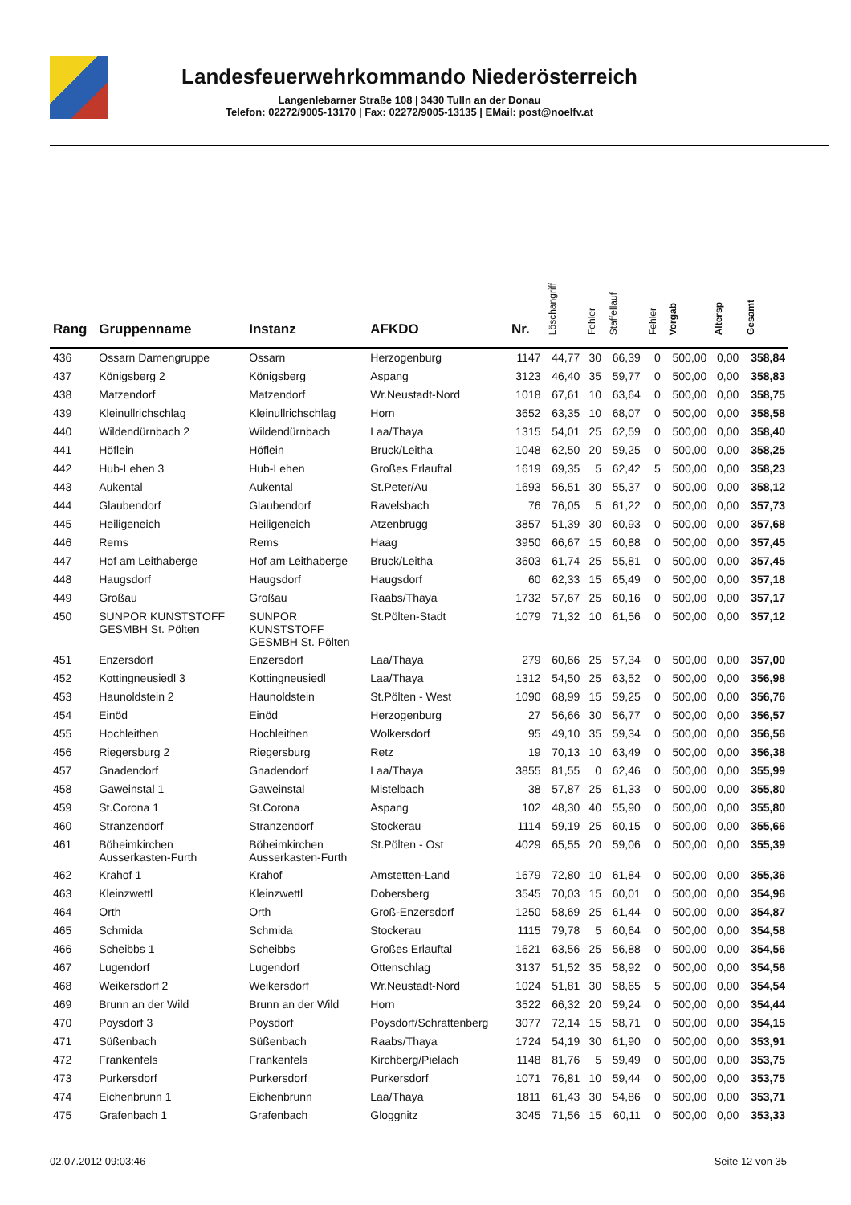Landesfeuerwehrkommando Niederösterreich
Langenlebarner Straße 108 | 3430 Tulln an der Donau
Telefon: 02272/9005-13170 | Fax: 02272/9005-13135 | EMail: post@noelfv.at
| Rang | Gruppenname | Instanz | AFKDO | Nr. | Löschangriff | Fehler | Staffellauf | Fehler | Vorgab | Altersp | Gesamt |
| --- | --- | --- | --- | --- | --- | --- | --- | --- | --- | --- | --- |
| 436 | Ossarn Damengruppe | Ossarn | Herzogenburg | 1147 | 44,77 | 30 | 66,39 | 0 | 500,00 | 0,00 | 358,84 |
| 437 | Königsberg 2 | Königsberg | Aspang | 3123 | 46,40 | 35 | 59,77 | 0 | 500,00 | 0,00 | 358,83 |
| 438 | Matzendorf | Matzendorf | Wr.Neustadt-Nord | 1018 | 67,61 | 10 | 63,64 | 0 | 500,00 | 0,00 | 358,75 |
| 439 | Kleinullrichschlag | Kleinullrichschlag | Horn | 3652 | 63,35 | 10 | 68,07 | 0 | 500,00 | 0,00 | 358,58 |
| 440 | Wildendürnbach 2 | Wildendürnbach | Laa/Thaya | 1315 | 54,01 | 25 | 62,59 | 0 | 500,00 | 0,00 | 358,40 |
| 441 | Höflein | Höflein | Bruck/Leitha | 1048 | 62,50 | 20 | 59,25 | 0 | 500,00 | 0,00 | 358,25 |
| 442 | Hub-Lehen 3 | Hub-Lehen | Großes Erlauftal | 1619 | 69,35 | 5 | 62,42 | 5 | 500,00 | 0,00 | 358,23 |
| 443 | Aukental | Aukental | St.Peter/Au | 1693 | 56,51 | 30 | 55,37 | 0 | 500,00 | 0,00 | 358,12 |
| 444 | Glaubendorf | Glaubendorf | Ravelsbach | 76 | 76,05 | 5 | 61,22 | 0 | 500,00 | 0,00 | 357,73 |
| 445 | Heiligeneich | Heiligeneich | Atzenbrugg | 3857 | 51,39 | 30 | 60,93 | 0 | 500,00 | 0,00 | 357,68 |
| 446 | Rems | Rems | Haag | 3950 | 66,67 | 15 | 60,88 | 0 | 500,00 | 0,00 | 357,45 |
| 447 | Hof am Leithaberge | Hof am Leithaberge | Bruck/Leitha | 3603 | 61,74 | 25 | 55,81 | 0 | 500,00 | 0,00 | 357,45 |
| 448 | Haugsdorf | Haugsdorf | Haugsdorf | 60 | 62,33 | 15 | 65,49 | 0 | 500,00 | 0,00 | 357,18 |
| 449 | Großau | Großau | Raabs/Thaya | 1732 | 57,67 | 25 | 60,16 | 0 | 500,00 | 0,00 | 357,17 |
| 450 | SUNPOR KUNSTSTOFF GESMBH St. Pölten | SUNPOR KUNSTSTOFF GESMBH St. Pölten | St.Pölten-Stadt | 1079 | 71,32 | 10 | 61,56 | 0 | 500,00 | 0,00 | 357,12 |
| 451 | Enzersdorf | Enzersdorf | Laa/Thaya | 279 | 60,66 | 25 | 57,34 | 0 | 500,00 | 0,00 | 357,00 |
| 452 | Kottingneusiedl 3 | Kottingneusiedl | Laa/Thaya | 1312 | 54,50 | 25 | 63,52 | 0 | 500,00 | 0,00 | 356,98 |
| 453 | Haunoldstein 2 | Haunoldstein | St.Pölten - West | 1090 | 68,99 | 15 | 59,25 | 0 | 500,00 | 0,00 | 356,76 |
| 454 | Einöd | Einöd | Herzogenburg | 27 | 56,66 | 30 | 56,77 | 0 | 500,00 | 0,00 | 356,57 |
| 455 | Hochleithen | Hochleithen | Wolkersdorf | 95 | 49,10 | 35 | 59,34 | 0 | 500,00 | 0,00 | 356,56 |
| 456 | Riegersburg 2 | Riegersburg | Retz | 19 | 70,13 | 10 | 63,49 | 0 | 500,00 | 0,00 | 356,38 |
| 457 | Gnadendorf | Gnadendorf | Laa/Thaya | 3855 | 81,55 | 0 | 62,46 | 0 | 500,00 | 0,00 | 355,99 |
| 458 | Gaweinstal 1 | Gaweinstal | Mistelbach | 38 | 57,87 | 25 | 61,33 | 0 | 500,00 | 0,00 | 355,80 |
| 459 | St.Corona 1 | St.Corona | Aspang | 102 | 48,30 | 40 | 55,90 | 0 | 500,00 | 0,00 | 355,80 |
| 460 | Stranzendorf | Stranzendorf | Stockerau | 1114 | 59,19 | 25 | 60,15 | 0 | 500,00 | 0,00 | 355,66 |
| 461 | Böheimkirchen Ausserkasten-Furth | Böheimkirchen Ausserkasten-Furth | St.Pölten - Ost | 4029 | 65,55 | 20 | 59,06 | 0 | 500,00 | 0,00 | 355,39 |
| 462 | Krahof 1 | Krahof | Amstetten-Land | 1679 | 72,80 | 10 | 61,84 | 0 | 500,00 | 0,00 | 355,36 |
| 463 | Kleinzwettl | Kleinzwettl | Dobersberg | 3545 | 70,03 | 15 | 60,01 | 0 | 500,00 | 0,00 | 354,96 |
| 464 | Orth | Orth | Groß-Enzersdorf | 1250 | 58,69 | 25 | 61,44 | 0 | 500,00 | 0,00 | 354,87 |
| 465 | Schmida | Schmida | Stockerau | 1115 | 79,78 | 5 | 60,64 | 0 | 500,00 | 0,00 | 354,58 |
| 466 | Scheibbs 1 | Scheibbs | Großes Erlauftal | 1621 | 63,56 | 25 | 56,88 | 0 | 500,00 | 0,00 | 354,56 |
| 467 | Lugendorf | Lugendorf | Ottenschlag | 3137 | 51,52 | 35 | 58,92 | 0 | 500,00 | 0,00 | 354,56 |
| 468 | Weikersdorf 2 | Weikersdorf | Wr.Neustadt-Nord | 1024 | 51,81 | 30 | 58,65 | 5 | 500,00 | 0,00 | 354,54 |
| 469 | Brunn an der Wild | Brunn an der Wild | Horn | 3522 | 66,32 | 20 | 59,24 | 0 | 500,00 | 0,00 | 354,44 |
| 470 | Poysdorf 3 | Poysdorf | Poysdorf/Schrattenberg | 3077 | 72,14 | 15 | 58,71 | 0 | 500,00 | 0,00 | 354,15 |
| 471 | Süßenbach | Süßenbach | Raabs/Thaya | 1724 | 54,19 | 30 | 61,90 | 0 | 500,00 | 0,00 | 353,91 |
| 472 | Frankenfels | Frankenfels | Kirchberg/Pielach | 1148 | 81,76 | 5 | 59,49 | 0 | 500,00 | 0,00 | 353,75 |
| 473 | Purkersdorf | Purkersdorf | Purkersdorf | 1071 | 76,81 | 10 | 59,44 | 0 | 500,00 | 0,00 | 353,75 |
| 474 | Eichenbrunn 1 | Eichenbrunn | Laa/Thaya | 1811 | 61,43 | 30 | 54,86 | 0 | 500,00 | 0,00 | 353,71 |
| 475 | Grafenbach 1 | Grafenbach | Gloggnitz | 3045 | 71,56 | 15 | 60,11 | 0 | 500,00 | 0,00 | 353,33 |
02.07.2012 09:03:46 Seite 12 von 35